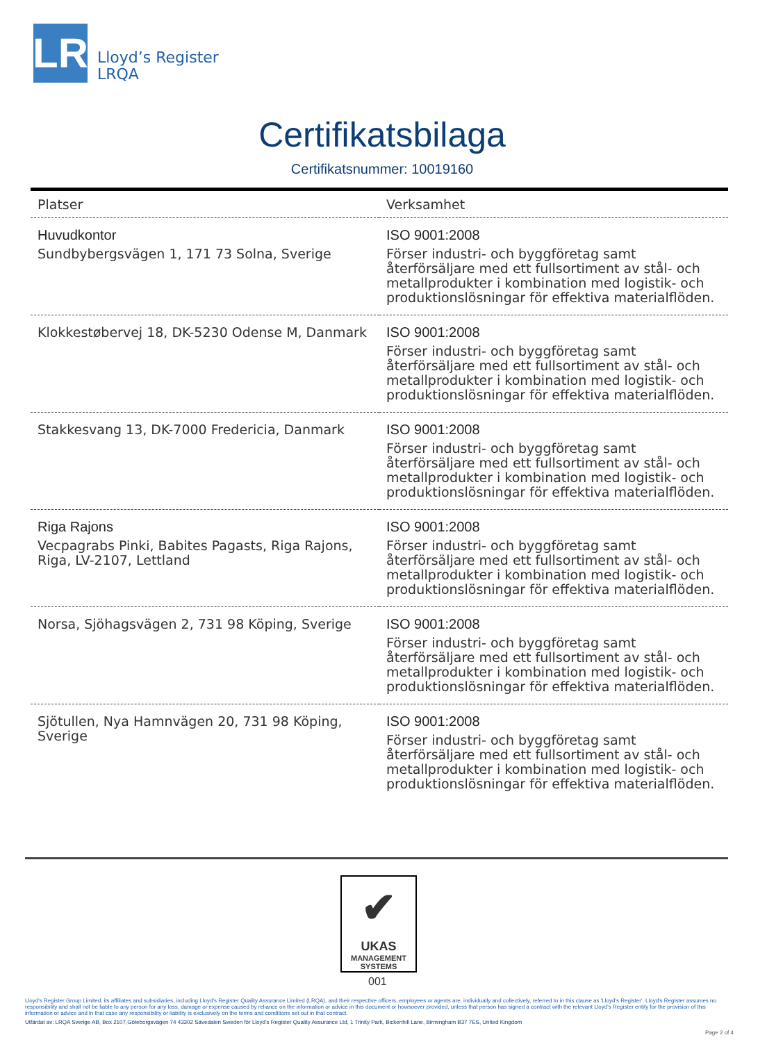LR
Lloyd’s Register
LRQA
Certifikatsbilaga
Certifikatsnummer: 10019160
| Platser | Verksamhet |
| --- | --- |
| Huvudkontor Sundbybergsvägen 1, 171 73 Solna, Sverige | ISO 9001:2008 Förser industri- och byggföretag samt återförsäljare med ett fullsortiment av stål- och metallprodukter i kombination med logistik- och produktionslösningar för effektiva materialflöden. |
| Klokkestøbervej 18, DK-5230 Odense M, Danmark | ISO 9001:2008 Förser industri- och byggföretag samt återförsäljare med ett fullsortiment av stål- och metallprodukter i kombination med logistik- och produktionslösningar för effektiva materialflöden. |
| Stakkesvang 13, DK-7000 Fredericia, Danmark | ISO 9001:2008 Förser industri- och byggföretag samt återförsäljare med ett fullsortiment av stål- och metallprodukter i kombination med logistik- och produktionslösningar för effektiva materialflöden. |
| Riga Rajons Vecpagrabs Pinki, Babites Pagasts, Riga Rajons, Riga, LV-2107, Lettland | ISO 9001:2008 Förser industri- och byggföretag samt återförsäljare med ett fullsortiment av stål- och metallprodukter i kombination med logistik- och produktionslösningar för effektiva materialflöden. |
| Norsa, Sjöhagsvägen 2, 731 98 Köping, Sverige | ISO 9001:2008 Förser industri- och byggföretag samt återförsäljare med ett fullsortiment av stål- och metallprodukter i kombination med logistik- och produktionslösningar för effektiva materialflöden. |
| Sjötullen, Nya Hamnvägen 20, 731 98 Köping, Sverige | ISO 9001:2008 Förser industri- och byggföretag samt återförsäljare med ett fullsortiment av stål- och metallprodukter i kombination med logistik- och produktionslösningar för effektiva materialflöden. |
✔
UKAS
MANAGEMENT
SYSTEMS
001
Lloyd's Register Group Limited, its affiliates and subsidiaries, including Lloyd's Register Quality Assurance Limited (LRQA), and their respective officers, employees or agents are, individually and collectively, referred to in this clause as 'Lloyd's Register'. Lloyd's Register assumes no responsibility and shall not be liable to any person for any loss, damage or expense caused by reliance on the information or advice in this document or howsoever provided, unless that person has signed a contract with the relevant Lloyd's Register entity for the provision of this information or advice and in that case any responsibility or liability is exclusively on the terms and conditions set out in that contract.
Utfärdat av: LRQA Sverige AB, Box 2107,Göteborgsvägen 74 43302 Sävedalen Sweden för Lloyd's Register Quality Assurance Ltd, 1 Trinity Park, Bickenhill Lane, Birmingham B37 7ES, United Kingdom
Page 2 of 4